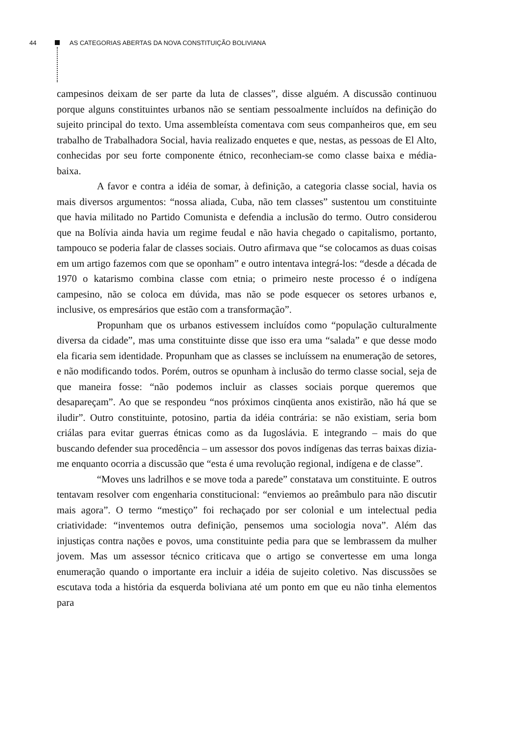44 AS CATEGORIAS ABERTAS DA NOVA CONSTITUIÇÃO BOLIVIANA
campesinos deixam de ser parte da luta de classes”, disse alguém. A discussão continuou porque alguns constituintes urbanos não se sentiam pessoalmente incluídos na definição do sujeito principal do texto. Uma assembleísta comentava com seus companheiros que, em seu trabalho de Trabalhadora Social, havia realizado enquetes e que, nestas, as pessoas de El Alto, conhecidas por seu forte componente étnico, reconheciam-se como classe baixa e média-baixa.
A favor e contra a idéia de somar, à definição, a categoria classe social, havia os mais diversos argumentos: “nossa aliada, Cuba, não tem classes” sustentou um constituinte que havia militado no Partido Comunista e defendia a inclusão do termo. Outro considerou que na Bolívia ainda havia um regime feudal e não havia chegado o capitalismo, portanto, tampouco se poderia falar de classes sociais. Outro afirmava que “se colocamos as duas coisas em um artigo fazemos com que se oponham” e outro intentava integrá-los: “desde a década de 1970 o katarismo combina classe com etnia; o primeiro neste processo é o indígena campesino, não se coloca em dúvida, mas não se pode esquecer os setores urbanos e, inclusive, os empresários que estão com a transformação”.
Propunham que os urbanos estivessem incluídos como “população culturalmente diversa da cidade”, mas uma constituinte disse que isso era uma “salada” e que desse modo ela ficaria sem identidade. Propunham que as classes se incluíssem na enumeração de setores, e não modificando todos. Porém, outros se opunham à inclusão do termo classe social, seja de que maneira fosse: “não podemos incluir as classes sociais porque queremos que desapareçam”. Ao que se respondeu “nos próximos cinqüenta anos existirão, não há que se iludir”. Outro constituinte, potosino, partia da idéia contrária: se não existiam, seria bom criálas para evitar guerras étnicas como as da Iugoslávia. E integrando – mais do que buscando defender sua procedência – um assessor dos povos indígenas das terras baixas dizia-me enquanto ocorria a discussão que “esta é uma revolução regional, indígena e de classe”.
“Moves uns ladrilhos e se move toda a parede” constatava um constituinte. E outros tentavam resolver com engenharia constitucional: “enviemos ao preâmbulo para não discutir mais agora”. O termo “mestiço” foi rechaçado por ser colonial e um intelectual pedia criatividade: “inventemos outra definição, pensemos uma sociologia nova”. Além das injustiças contra nações e povos, uma constituinte pedia para que se lembrassem da mulher jovem. Mas um assessor técnico criticava que o artigo se convertesse em uma longa enumeração quando o importante era incluir a idéia de sujeito coletivo. Nas discussões se escutava toda a história da esquerda boliviana até um ponto em que eu não tinha elementos para